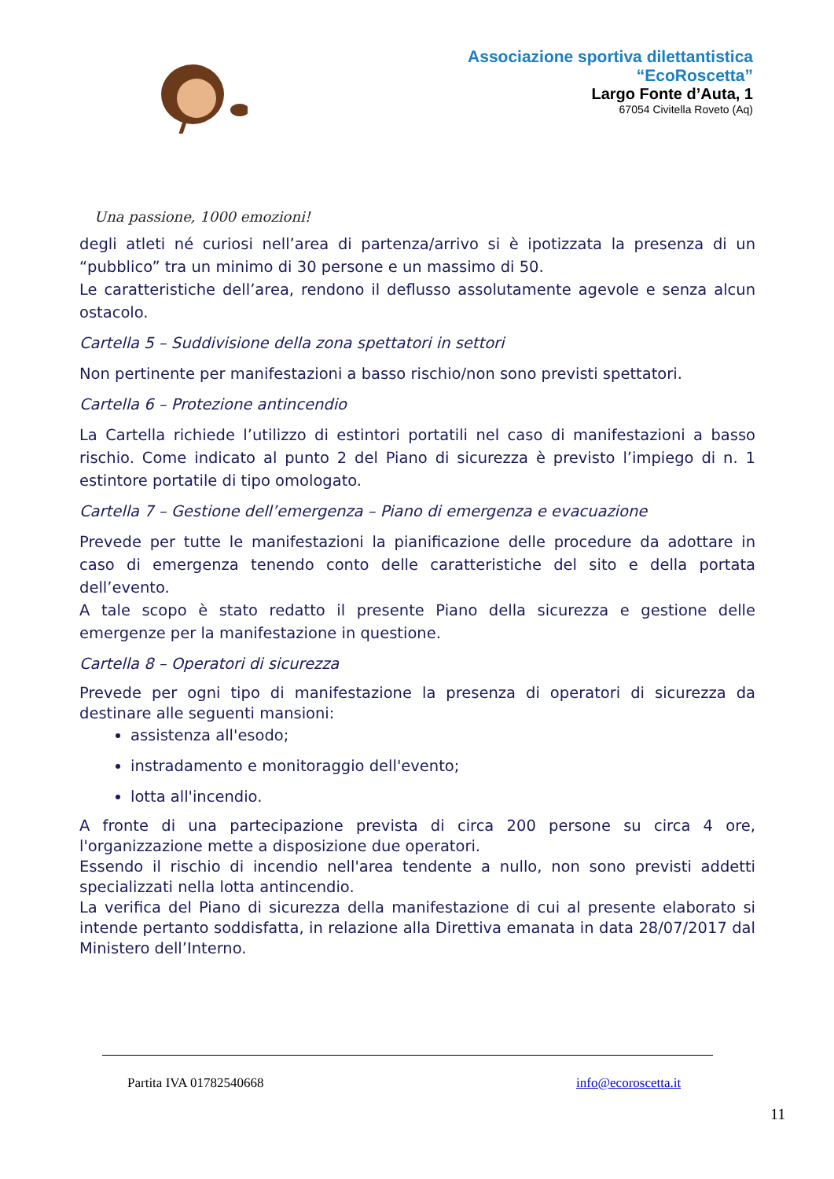Associazione sportiva dilettantistica
“EcoRoscetta”
Largo Fonte d’Auta, 1
67054 Civitella Roveto (Aq)
Una passione, 1000 emozioni!
degli atleti né curiosi nell’area di partenza/arrivo si è ipotizzata la presenza di un “pubblico” tra un minimo di 30 persone e un massimo di 50.
Le caratteristiche dell’area, rendono il deflusso assolutamente agevole e senza alcun ostacolo.
Cartella 5 – Suddivisione della zona spettatori in settori
Non pertinente per manifestazioni a basso rischio/non sono previsti spettatori.
Cartella 6 – Protezione antincendio
La Cartella richiede l’utilizzo di estintori portatili nel caso di manifestazioni a basso rischio. Come indicato al punto 2 del Piano di sicurezza è previsto l’impiego di n. 1 estintore portatile di tipo omologato.
Cartella 7 – Gestione dell’emergenza – Piano di emergenza e evacuazione
Prevede per tutte le manifestazioni la pianificazione delle procedure da adottare in caso di emergenza tenendo conto delle caratteristiche del sito e della portata dell’evento.
A tale scopo è stato redatto il presente Piano della sicurezza e gestione delle emergenze per la manifestazione in questione.
Cartella 8 – Operatori di sicurezza
Prevede per ogni tipo di manifestazione la presenza di operatori di sicurezza da destinare alle seguenti mansioni:
assistenza all'esodo;
instradamento e monitoraggio dell'evento;
lotta all'incendio.
A fronte di una partecipazione prevista di circa 200 persone su circa 4 ore, l'organizzazione mette a disposizione due operatori.
Essendo il rischio di incendio nell'area tendente a nullo, non sono previsti addetti specializzati nella lotta antincendio.
La verifica del Piano di sicurezza della manifestazione di cui al presente elaborato si intende pertanto soddisfatta, in relazione alla Direttiva emanata in data 28/07/2017 dal Ministero dell’Interno.
Partita IVA 01782540668 info@ecoroscetta.it
11